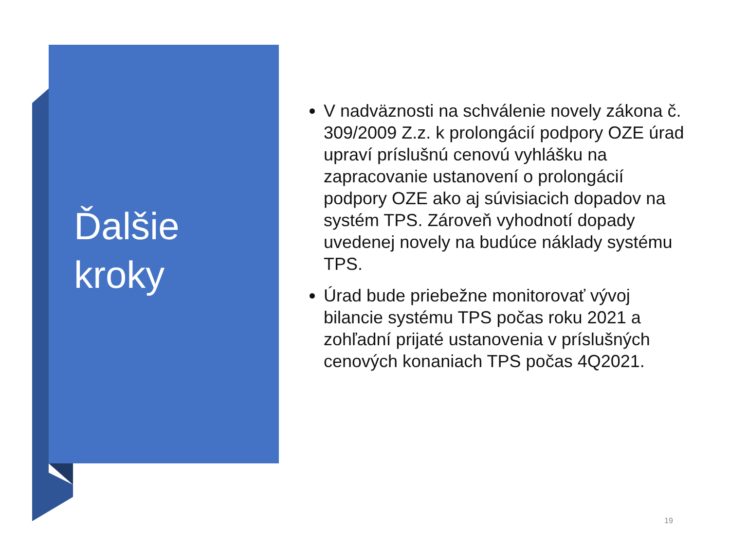Ďalšie
kroky
V nadväznosti na schválenie novely zákona č. 309/2009 Z.z. k prolongácií podpory OZE úrad upraví príslušnú cenovú vyhlášku na zapracovanie ustanovení o prolongácií podpory OZE ako aj súvisiacich dopadov na systém TPS. Zároveň vyhodnotí dopady uvedenej novely na budúce náklady systému TPS.
Úrad bude priebežne monitorovať vývoj bilancie systému TPS počas roku 2021 a zohľadní prijaté ustanovenia v príslušných cenových konaniach TPS počas 4Q2021.
19